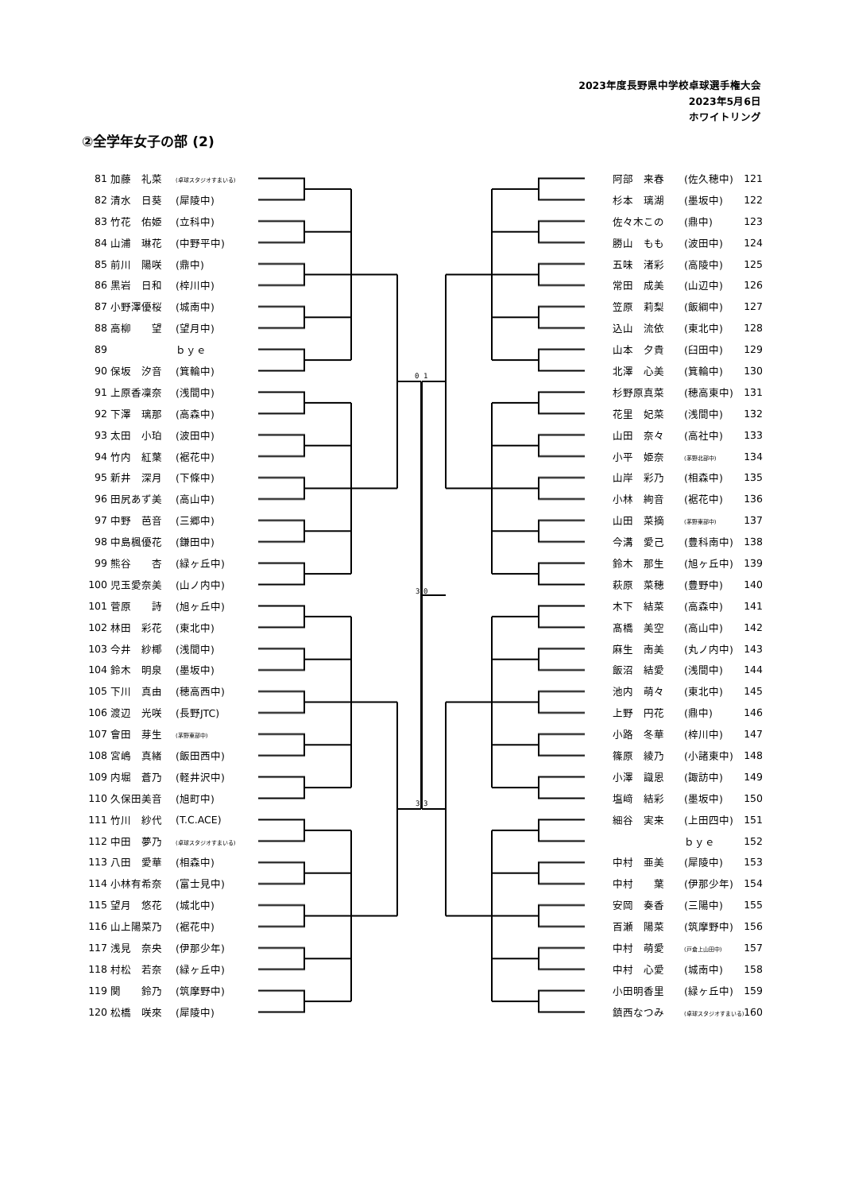2023年度長野県中学校卓球選手権大会
2023年5月6日
ホワイトリング
②全学年女子の部 (2)
1
0
0
3
3
3
| 81 | 加藤 礼菜 | (卓球スタジオすまいる) | | 阿部 来春 | (佐久穂中) | 121 |
| 82 | 清水 日葵 | (犀陵中) | | 杉本 璃湖 | (墨坂中) | 122 |
| 83 | 竹花 佑姫 | (立科中) | | 佐々木この | (鼎中) | 123 |
| 84 | 山浦 琳花 | (中野平中) | | 勝山 もも | (波田中) | 124 |
| 85 | 前川 陽咲 | (鼎中) | | 五味 渚彩 | (高陵中) | 125 |
| 86 | 黒岩 日和 | (梓川中) | | 常田 成美 | (山辺中) | 126 |
| 87 | 小野澤優桜 | (城南中) | | 笠原 莉梨 | (飯綱中) | 127 |
| 88 | 高柳 望 | (望月中) | | 込山 流依 | (東北中) | 128 |
| 89 | | ｂｙｅ | | 山本 夕貴 | (臼田中) | 129 |
| 90 | 保坂 汐音 | (箕輪中) | | 北澤 心美 | (箕輪中) | 130 |
| 91 | 上原香凜奈 | (浅間中) | | 杉野原真菜 | (穂高東中) | 131 |
| 92 | 下澤 璃那 | (高森中) | | 花里 妃菜 | (浅間中) | 132 |
| 93 | 太田 小珀 | (波田中) | | 山田 奈々 | (高社中) | 133 |
| 94 | 竹内 紅葉 | (裾花中) | | 小平 姫奈 | (茅野北部中) | 134 |
| 95 | 新井 深月 | (下條中) | | 山岸 彩乃 | (相森中) | 135 |
| 96 | 田尻あず美 | (高山中) | | 小林 絢音 | (裾花中) | 136 |
| 97 | 中野 芭音 | (三郷中) | | 山田 菜摘 | (茅野東部中) | 137 |
| 98 | 中島楓優花 | (鎌田中) | | 今溝 愛己 | (豊科南中) | 138 |
| 99 | 熊谷 杏 | (緑ヶ丘中) | | 鈴木 那生 | (旭ヶ丘中) | 139 |
| 100 | 児玉愛奈美 | (山ノ内中) | | 萩原 菜穂 | (豊野中) | 140 |
| 101 | 菅原 詩 | (旭ヶ丘中) | | 木下 結菜 | (高森中) | 141 |
| 102 | 林田 彩花 | (東北中) | | 髙橋 美空 | (高山中) | 142 |
| 103 | 今井 紗椰 | (浅間中) | | 麻生 南美 | (丸ノ内中) | 143 |
| 104 | 鈴木 明泉 | (墨坂中) | | 飯沼 結愛 | (浅間中) | 144 |
| 105 | 下川 真由 | (穂高西中) | | 池内 萌々 | (東北中) | 145 |
| 106 | 渡辺 光咲 | (長野JTC) | | 上野 円花 | (鼎中) | 146 |
| 107 | 會田 芽生 | (茅野東部中) | | 小路 冬華 | (梓川中) | 147 |
| 108 | 宮嶋 真緒 | (飯田西中) | | 篠原 綾乃 | (小諸東中) | 148 |
| 109 | 内堀 蒼乃 | (軽井沢中) | | 小澤 識恩 | (諏訪中) | 149 |
| 110 | 久保田美音 | (旭町中) | | 塩﨑 結彩 | (墨坂中) | 150 |
| 111 | 竹川 紗代 | (T.C.ACE) | | 細谷 実来 | (上田四中) | 151 |
| 112 | 中田 夢乃 | (卓球スタジオすまいる) | | | ｂｙｅ | 152 |
| 113 | 八田 愛華 | (相森中) | | 中村 亜美 | (犀陵中) | 153 |
| 114 | 小林有希奈 | (富士見中) | | 中村 葉 | (伊那少年) | 154 |
| 115 | 望月 悠花 | (城北中) | | 安岡 奏香 | (三陽中) | 155 |
| 116 | 山上陽菜乃 | (裾花中) | | 百瀬 陽菜 | (筑摩野中) | 156 |
| 117 | 浅見 奈央 | (伊那少年) | | 中村 萌愛 | (戸倉上山田中) | 157 |
| 118 | 村松 若奈 | (緑ヶ丘中) | | 中村 心愛 | (城南中) | 158 |
| 119 | 関 鈴乃 | (筑摩野中) | | 小田明香里 | (緑ヶ丘中) | 159 |
| 120 | 松橋 咲來 | (犀陵中) | | 鎮西なつみ | (卓球スタジオすまいる) | 160 |